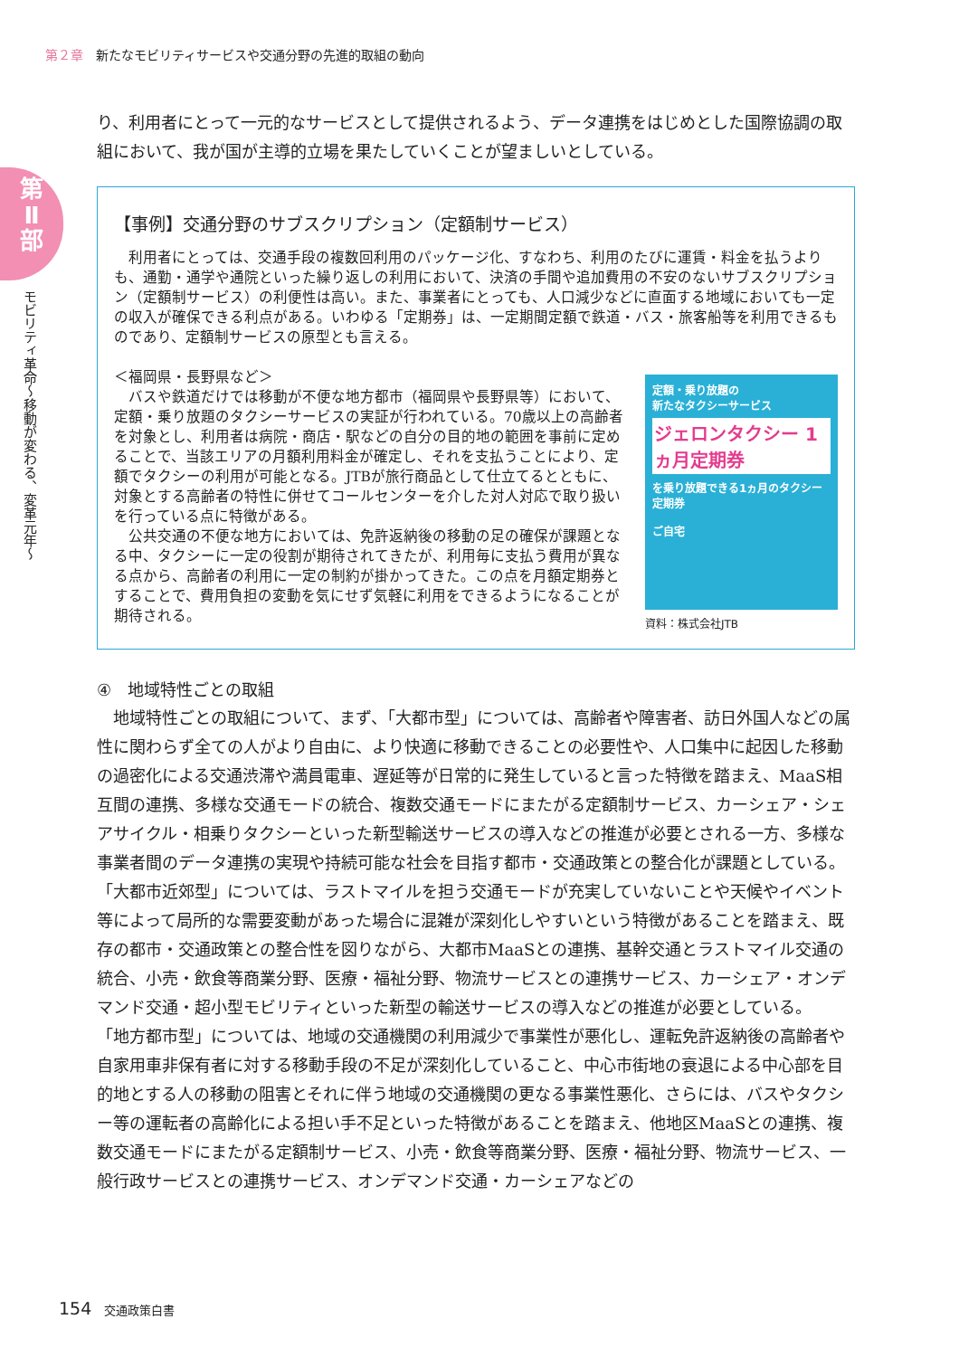第２章 新たなモビリティサービスや交通分野の先進的取組の動向
第
Ⅱ
部
モビリティ革命〜移動が変わる、変革元年〜
り、利用者にとって一元的なサービスとして提供されるよう、データ連携をはじめとした国際協調の取組において、我が国が主導的立場を果たしていくことが望ましいとしている。
【事例】交通分野のサブスクリプション（定額制サービス）
　利用者にとっては、交通手段の複数回利用のパッケージ化、すなわち、利用のたびに運賃・料金を払うよりも、通勤・通学や通院といった繰り返しの利用において、決済の手間や追加費用の不安のないサブスクリプション（定額制サービス）の利便性は高い。また、事業者にとっても、人口減少などに直面する地域においても一定の収入が確保できる利点がある。いわゆる「定期券」は、一定期間定額で鉄道・バス・旅客船等を利用できるものであり、定額制サービスの原型とも言える。
定額・乗り放題の
新たなタクシーサービス
ジェロンタクシー 1ヵ月定期券
を乗り放題できる1ヵ月のタクシー定期券
ご自宅
資料：株式会社JTB
＜福岡県・長野県など＞
　バスや鉄道だけでは移動が不便な地方都市（福岡県や長野県等）において、定額・乗り放題のタクシーサービスの実証が行われている。70歳以上の高齢者を対象とし、利用者は病院・商店・駅などの自分の目的地の範囲を事前に定めることで、当該エリアの月額利用料金が確定し、それを支払うことにより、定額でタクシーの利用が可能となる。JTBが旅行商品として仕立てるとともに、対象とする高齢者の特性に併せてコールセンターを介した対人対応で取り扱いを行っている点に特徴がある。
　公共交通の不便な地方においては、免許返納後の移動の足の確保が課題となる中、タクシーに一定の役割が期待されてきたが、利用毎に支払う費用が異なる点から、高齢者の利用に一定の制約が掛かってきた。この点を月額定期券とすることで、費用負担の変動を気にせず気軽に利用をできるようになることが期待される。
④　地域特性ごとの取組
　地域特性ごとの取組について、まず、「大都市型」については、高齢者や障害者、訪日外国人などの属性に関わらず全ての人がより自由に、より快適に移動できることの必要性や、人口集中に起因した移動の過密化による交通渋滞や満員電車、遅延等が日常的に発生していると言った特徴を踏まえ、MaaS相互間の連携、多様な交通モードの統合、複数交通モードにまたがる定額制サービス、カーシェア・シェアサイクル・相乗りタクシーといった新型輸送サービスの導入などの推進が必要とされる一方、多様な事業者間のデータ連携の実現や持続可能な社会を目指す都市・交通政策との整合化が課題としている。
「大都市近郊型」については、ラストマイルを担う交通モードが充実していないことや天候やイベント等によって局所的な需要変動があった場合に混雑が深刻化しやすいという特徴があることを踏まえ、既存の都市・交通政策との整合性を図りながら、大都市MaaSとの連携、基幹交通とラストマイル交通の統合、小売・飲食等商業分野、医療・福祉分野、物流サービスとの連携サービス、カーシェア・オンデマンド交通・超小型モビリティといった新型の輸送サービスの導入などの推進が必要としている。
「地方都市型」については、地域の交通機関の利用減少で事業性が悪化し、運転免許返納後の高齢者や自家用車非保有者に対する移動手段の不足が深刻化していること、中心市街地の衰退による中心部を目的地とする人の移動の阻害とそれに伴う地域の交通機関の更なる事業性悪化、さらには、バスやタクシー等の運転者の高齢化による担い手不足といった特徴があることを踏まえ、他地区MaaSとの連携、複数交通モードにまたがる定額制サービス、小売・飲食等商業分野、医療・福祉分野、物流サービス、一般行政サービスとの連携サービス、オンデマンド交通・カーシェアなどの
154 交通政策白書